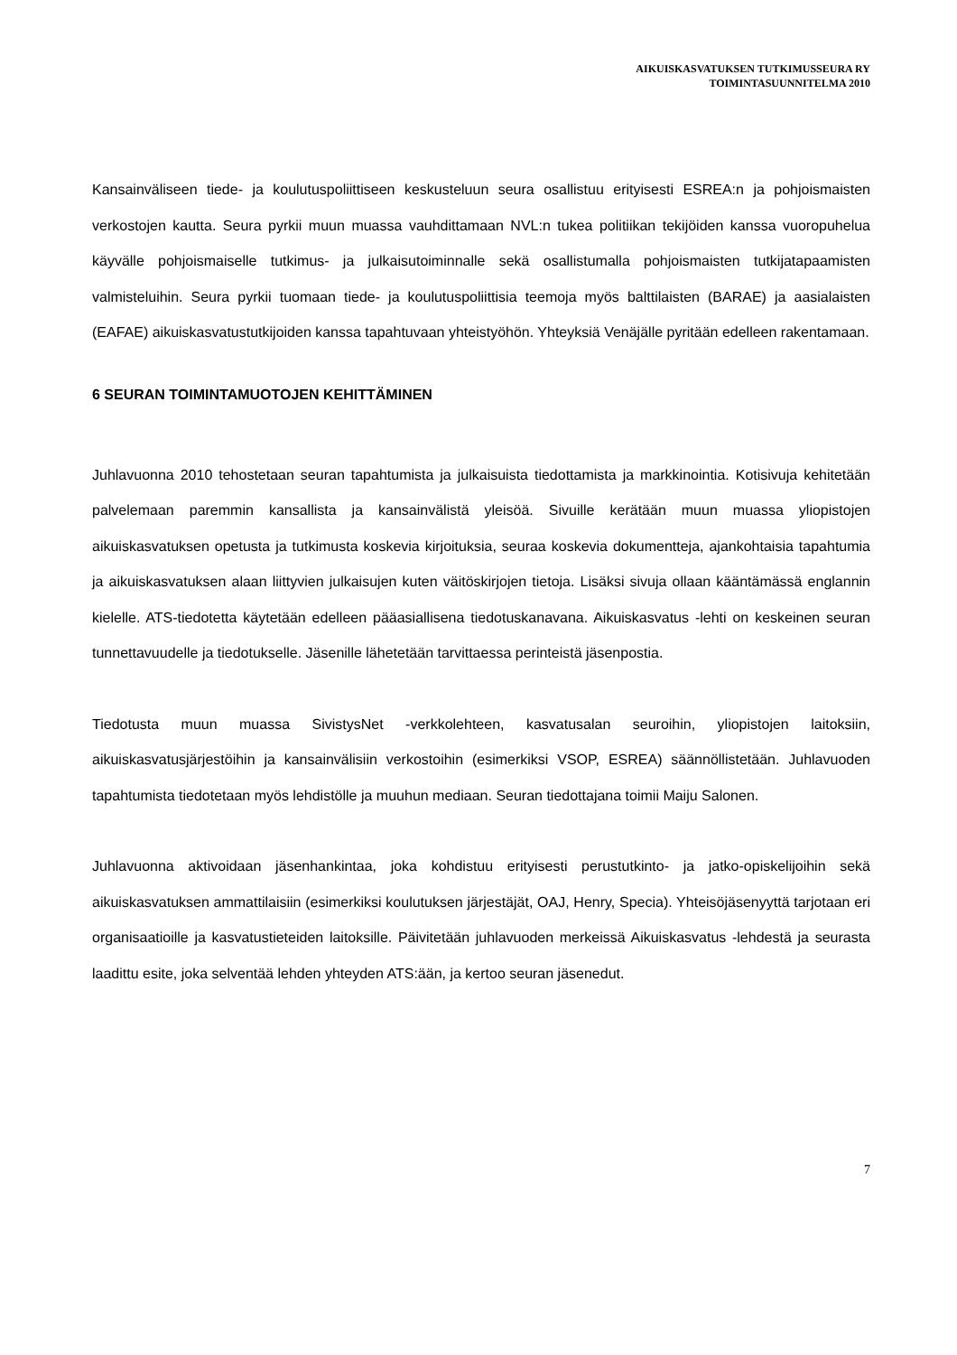AIKUISKASVATUKSEN TUTKIMUSSEURA RY
TOIMINTASUUNNITELMA 2010
Kansainväliseen tiede- ja koulutuspoliittiseen keskusteluun seura osallistuu erityisesti ESREA:n ja pohjoismaisten verkostojen kautta. Seura pyrkii muun muassa vauhdittamaan NVL:n tukea politiikan tekijöiden kanssa vuoropuhelua käyvälle pohjoismaiselle tutkimus- ja julkaisutoiminnalle sekä osallistumalla pohjoismaisten tutkijatapaamisten valmisteluihin. Seura pyrkii tuomaan tiede- ja koulutuspoliittisia teemoja myös balttilaisten (BARAE) ja aasialaisten (EAFAE) aikuiskasvatustutkijoiden kanssa tapahtuvaan yhteistyöhön. Yhteyksiä Venäjälle pyritään edelleen rakentamaan.
6 SEURAN TOIMINTAMUOTOJEN KEHITTÄMINEN
Juhlavuonna 2010 tehostetaan seuran tapahtumista ja julkaisuista tiedottamista ja markkinointia. Kotisivuja kehitetään palvelemaan paremmin kansallista ja kansainvälistä yleisöä. Sivuille kerätään muun muassa yliopistojen aikuiskasvatuksen opetusta ja tutkimusta koskevia kirjoituksia, seuraa koskevia dokumentteja, ajankohtaisia tapahtumia ja aikuiskasvatuksen alaan liittyvien julkaisujen kuten väitöskirjojen tietoja. Lisäksi sivuja ollaan kääntämässä englannin kielelle. ATS-tiedotetta käytetään edelleen pääasiallisena tiedotuskanavana. Aikuiskasvatus -lehti on keskeinen seuran tunnettavuudelle ja tiedotukselle. Jäsenille lähetetään tarvittaessa perinteistä jäsenpostia.
Tiedotusta muun muassa SivistysNet -verkkolehteen, kasvatusalan seuroihin, yliopistojen laitoksiin, aikuiskasvatusjärjestöihin ja kansainvälisiin verkostoihin (esimerkiksi VSOP, ESREA) säännöllistetään. Juhlavuoden tapahtumista tiedotetaan myös lehdistölle ja muuhun mediaan. Seuran tiedottajana toimii Maiju Salonen.
Juhlavuonna aktivoidaan jäsenhankintaa, joka kohdistuu erityisesti perustutkinto- ja jatko-opiskelijoihin sekä aikuiskasvatuksen ammattilaisiin (esimerkiksi koulutuksen järjestäjät, OAJ, Henry, Specia). Yhteisöjäsenyyttä tarjotaan eri organisaatioille ja kasvatustieteiden laitoksille. Päivitetään juhlavuoden merkeissä Aikuiskasvatus -lehdestä ja seurasta laadittu esite, joka selventää lehden yhteyden ATS:ään, ja kertoo seuran jäsenedut.
7